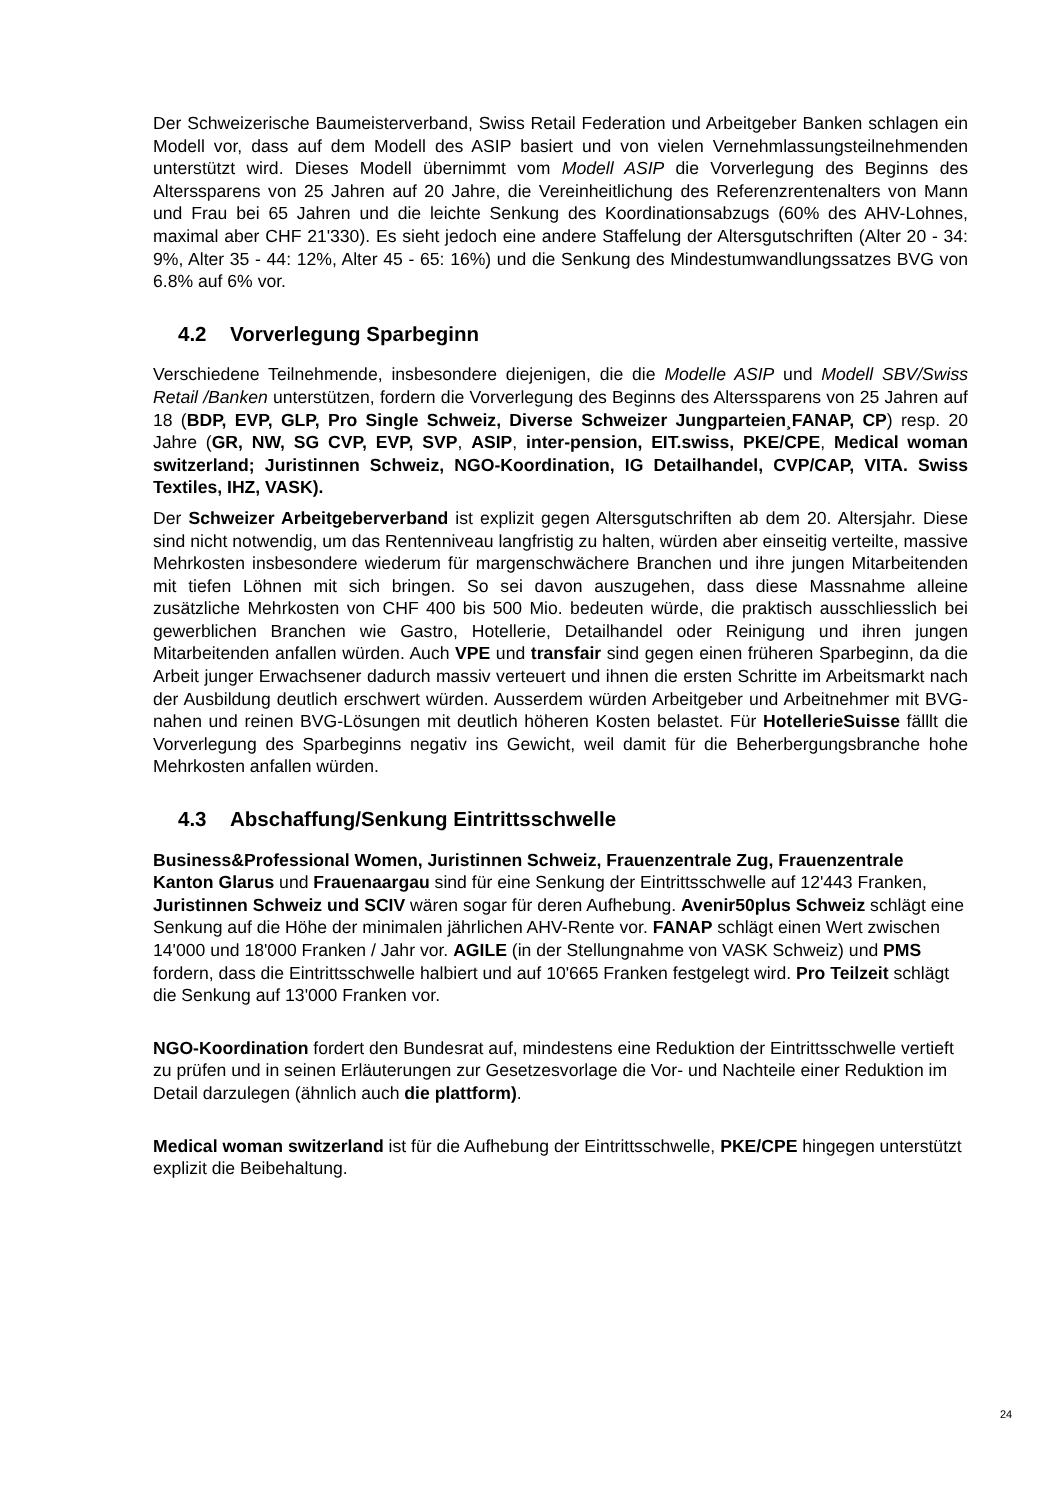Der Schweizerische Baumeisterverband, Swiss Retail Federation und Arbeitgeber Banken schlagen ein Modell vor, dass auf dem Modell des ASIP basiert und von vielen Vernehmlassungsteilnehmenden unterstützt wird. Dieses Modell übernimmt vom Modell ASIP die Vorverlegung des Beginns des Alterssparens von 25 Jahren auf 20 Jahre, die Vereinheitlichung des Referenzrentenalters von Mann und Frau bei 65 Jahren und die leichte Senkung des Koordinationsabzugs (60% des AHV-Lohnes, maximal aber CHF 21'330). Es sieht jedoch eine andere Staffelung der Altersgutschriften (Alter 20 - 34: 9%, Alter 35 - 44: 12%, Alter 45 - 65: 16%) und die Senkung des Mindestumwandlungssatzes BVG von 6.8% auf 6% vor.
4.2 Vorverlegung Sparbeginn
Verschiedene Teilnehmende, insbesondere diejenigen, die die Modelle ASIP und Modell SBV/Swiss Retail /Banken unterstützen, fordern die Vorverlegung des Beginns des Alterssparens von 25 Jahren auf 18 (BDP, EVP, GLP, Pro Single Schweiz, Diverse Schweizer Jungparteien¸FANAP, CP) resp. 20 Jahre (GR, NW, SG CVP, EVP, SVP, ASIP, inter-pension, EIT.swiss, PKE/CPE, Medical woman switzerland; Juristinnen Schweiz, NGO-Koordination, IG Detailhandel, CVP/CAP, VITA. Swiss Textiles, IHZ, VASK).
Der Schweizer Arbeitgeberverband ist explizit gegen Altersgutschriften ab dem 20. Altersjahr. Diese sind nicht notwendig, um das Rentenniveau langfristig zu halten, würden aber einseitig verteilte, massive Mehrkosten insbesondere wiederum für margenschwächere Branchen und ihre jungen Mitarbeitenden mit tiefen Löhnen mit sich bringen. So sei davon auszugehen, dass diese Massnahme alleine zusätzliche Mehrkosten von CHF 400 bis 500 Mio. bedeuten würde, die praktisch ausschliesslich bei gewerblichen Branchen wie Gastro, Hotellerie, Detailhandel oder Reinigung und ihren jungen Mitarbeitenden anfallen würden. Auch VPE und transfair sind gegen einen früheren Sparbeginn, da die Arbeit junger Erwachsener dadurch massiv verteuert und ihnen die ersten Schritte im Arbeitsmarkt nach der Ausbildung deutlich erschwert würden. Ausserdem würden Arbeitgeber und Arbeitnehmer mit BVG-nahen und reinen BVG-Lösungen mit deutlich höheren Kosten belastet. Für HotellerieSuisse fälllt die Vorverlegung des Sparbeginns negativ ins Gewicht, weil damit für die Beherbergungsbranche hohe Mehrkosten anfallen würden.
4.3 Abschaffung/Senkung Eintrittsschwelle
Business&Professional Women, Juristinnen Schweiz, Frauenzentrale Zug, Frauenzentrale Kanton Glarus und Frauenaargau sind für eine Senkung der Eintrittsschwelle auf 12'443 Franken, Juristinnen Schweiz und SCIV wären sogar für deren Aufhebung. Avenir50plus Schweiz schlägt eine Senkung auf die Höhe der minimalen jährlichen AHV-Rente vor. FANAP schlägt einen Wert zwischen 14'000 und 18'000 Franken / Jahr vor. AGILE (in der Stellungnahme von VASK Schweiz) und PMS fordern, dass die Eintrittsschwelle halbiert und auf 10'665 Franken festgelegt wird. Pro Teilzeit schlägt die Senkung auf 13'000 Franken vor.
NGO-Koordination fordert den Bundesrat auf, mindestens eine Reduktion der Eintrittsschwelle vertieft zu prüfen und in seinen Erläuterungen zur Gesetzesvorlage die Vor- und Nachteile einer Reduktion im Detail darzulegen (ähnlich auch die plattform).
Medical woman switzerland ist für die Aufhebung der Eintrittsschwelle, PKE/CPE hingegen unterstützt explizit die Beibehaltung.
24